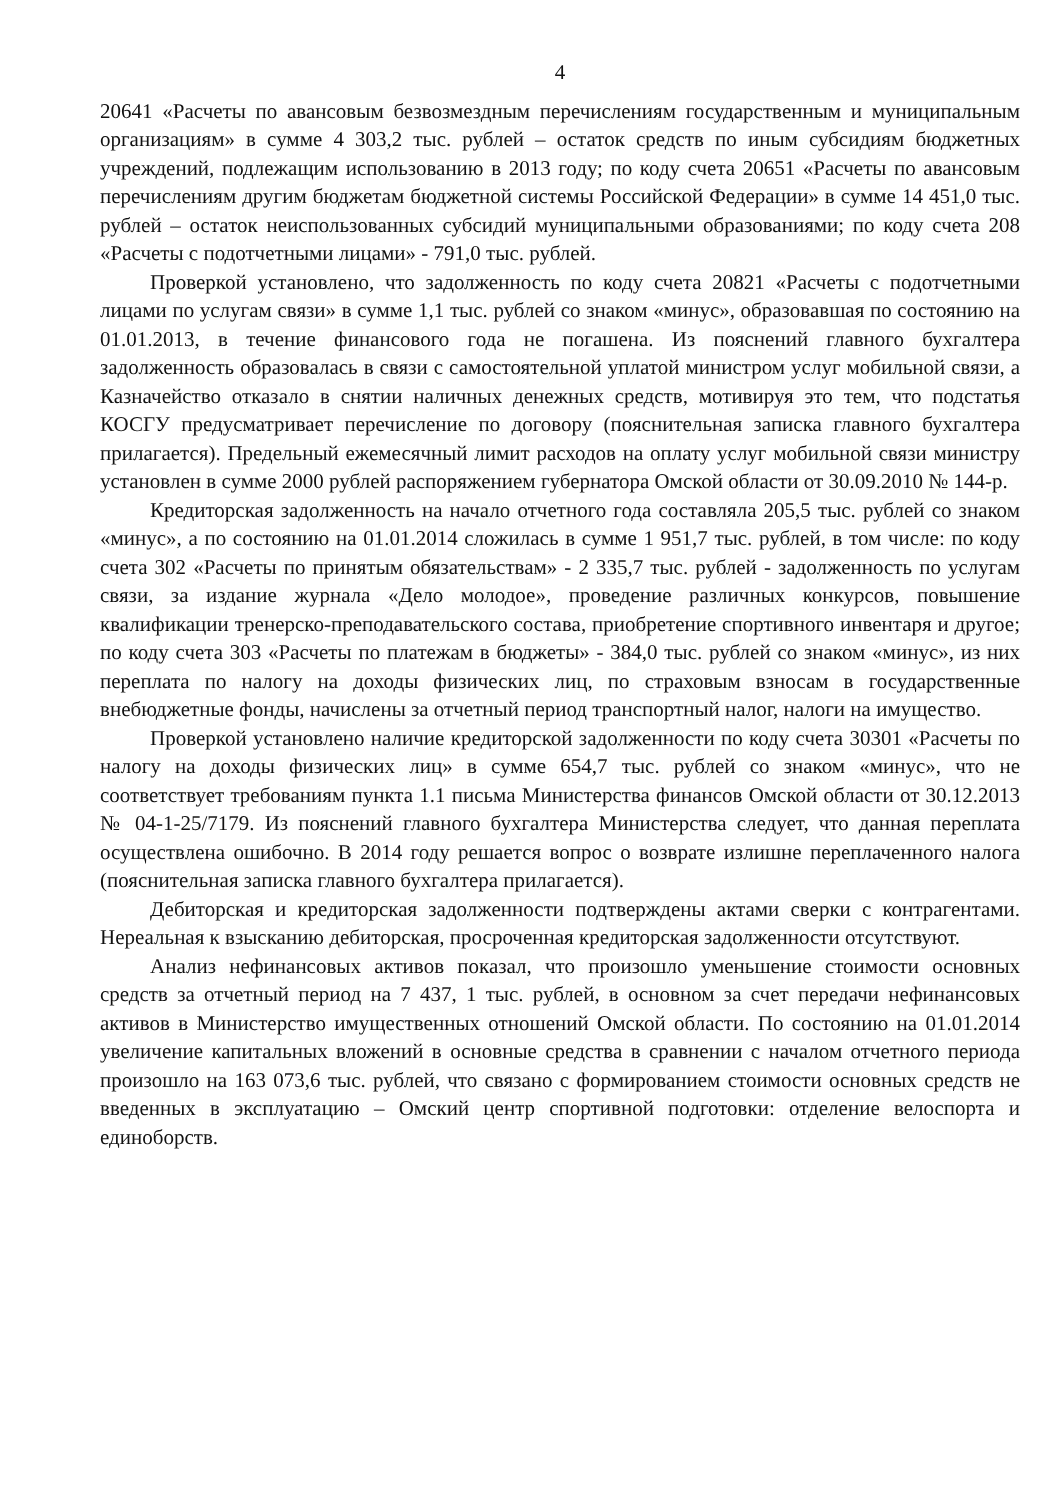4
20641 «Расчеты по авансовым безвозмездным перечислениям государственным и муниципальным организациям» в сумме 4 303,2 тыс. рублей – остаток средств по иным субсидиям бюджетных учреждений, подлежащим использованию в 2013 году; по коду счета 20651 «Расчеты по авансовым перечислениям другим бюджетам бюджетной системы Российской Федерации» в сумме 14 451,0 тыс. рублей – остаток неиспользованных субсидий муниципальными образованиями; по коду счета 208 «Расчеты с подотчетными лицами» - 791,0 тыс. рублей.
Проверкой установлено, что задолженность по коду счета 20821 «Расчеты с подотчетными лицами по услугам связи» в сумме 1,1 тыс. рублей со знаком «минус», образовавшая по состоянию на 01.01.2013, в течение финансового года не погашена. Из пояснений главного бухгалтера задолженность образовалась в связи с самостоятельной уплатой министром услуг мобильной связи, а Казначейство отказало в снятии наличных денежных средств, мотивируя это тем, что подстатья КОСГУ предусматривает перечисление по договору (пояснительная записка главного бухгалтера прилагается). Предельный ежемесячный лимит расходов на оплату услуг мобильной связи министру установлен в сумме 2000 рублей распоряжением губернатора Омской области от 30.09.2010 № 144-р.
Кредиторская задолженность на начало отчетного года составляла 205,5 тыс. рублей со знаком «минус», а по состоянию на 01.01.2014 сложилась в сумме 1 951,7 тыс. рублей, в том числе: по коду счета 302 «Расчеты по принятым обязательствам» - 2 335,7 тыс. рублей - задолженность по услугам связи, за издание журнала «Дело молодое», проведение различных конкурсов, повышение квалификации тренерско-преподавательского состава, приобретение спортивного инвентаря и другое; по коду счета 303 «Расчеты по платежам в бюджеты» - 384,0 тыс. рублей со знаком «минус», из них переплата по налогу на доходы физических лиц, по страховым взносам в государственные внебюджетные фонды, начислены за отчетный период транспортный налог, налоги на имущество.
Проверкой установлено наличие кредиторской задолженности по коду счета 30301 «Расчеты по налогу на доходы физических лиц» в сумме 654,7 тыс. рублей со знаком «минус», что не соответствует требованиям пункта 1.1 письма Министерства финансов Омской области от 30.12.2013 № 04-1-25/7179. Из пояснений главного бухгалтера Министерства следует, что данная переплата осуществлена ошибочно. В 2014 году решается вопрос о возврате излишне переплаченного налога (пояснительная записка главного бухгалтера прилагается).
Дебиторская и кредиторская задолженности подтверждены актами сверки с контрагентами. Нереальная к взысканию дебиторская, просроченная кредиторская задолженности отсутствуют.
Анализ нефинансовых активов показал, что произошло уменьшение стоимости основных средств за отчетный период на 7 437, 1 тыс. рублей, в основном за счет передачи нефинансовых активов в Министерство имущественных отношений Омской области. По состоянию на 01.01.2014 увеличение капитальных вложений в основные средства в сравнении с началом отчетного периода произошло на 163 073,6 тыс. рублей, что связано с формированием стоимости основных средств не введенных в эксплуатацию – Омский центр спортивной подготовки: отделение велоспорта и единоборств.